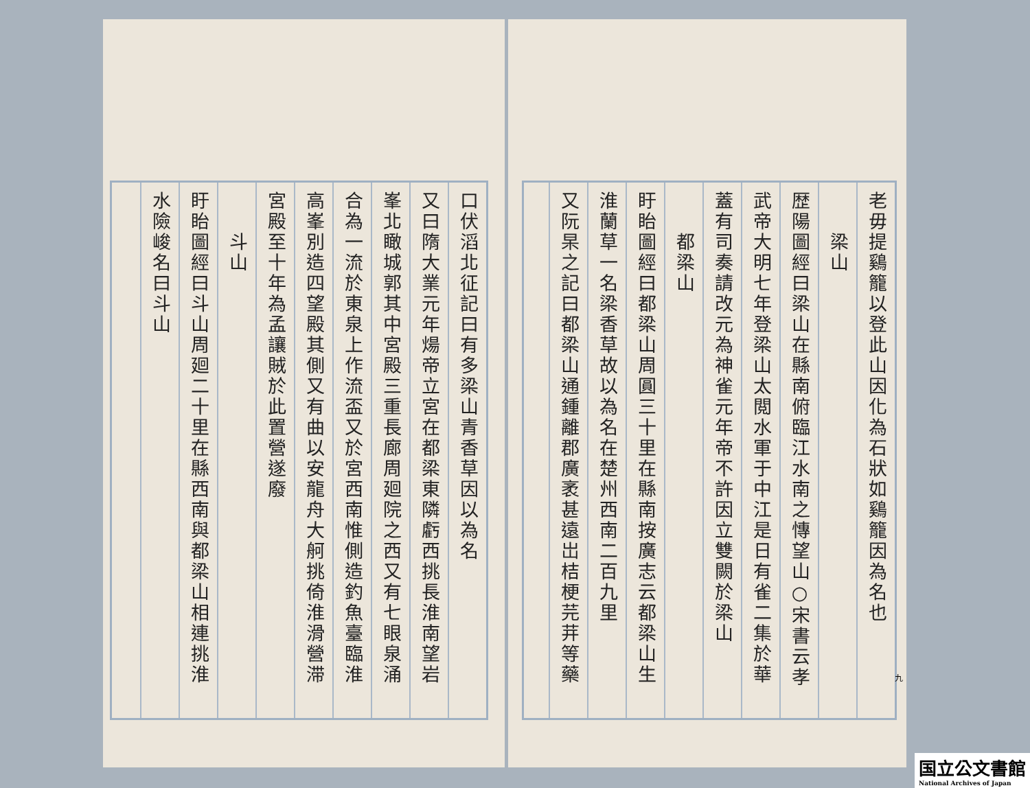口伏滔北征記曰有多梁山青香草因以為名
又曰隋大業元年煬帝立宮在都梁東隣虧西挑長淮南望岩
峯北瞰城郭其中宮殿三重長廊周廻院之西又有七眼泉涌
合為一流於東泉上作流盃又於宮西南惟側造釣魚臺臨淮
高峯別造四望殿其側又有曲以安龍舟大舸挑倚淮滑營滞
宮殿至十年為孟讓賊於此置營遂廢
　　斗山
盱眙圖經曰斗山周廻二十里在縣西南與都梁山相連挑淮
水險峻名曰斗山
老毋提鷄籠以登此山因化為石狀如鷄籠因為名也
　　梁山
歴陽圖經曰梁山在縣南俯臨江水南之慱望山○宋書云孝
武帝大明七年登梁山太閲水軍于中江是日有雀二集於華
蓋有司奏請改元為神雀元年帝不許因立雙闕於梁山
　　都梁山
盱眙圖經曰都梁山周圓三十里在縣南按廣志云都梁山生
淮蘭草一名梁香草故以為名在楚州西南二百九里
又阮杲之記曰都梁山通鍾離郡廣袤甚遠岀桔梗芫茾等藥
九
国立公文書館
National Archives of Japan